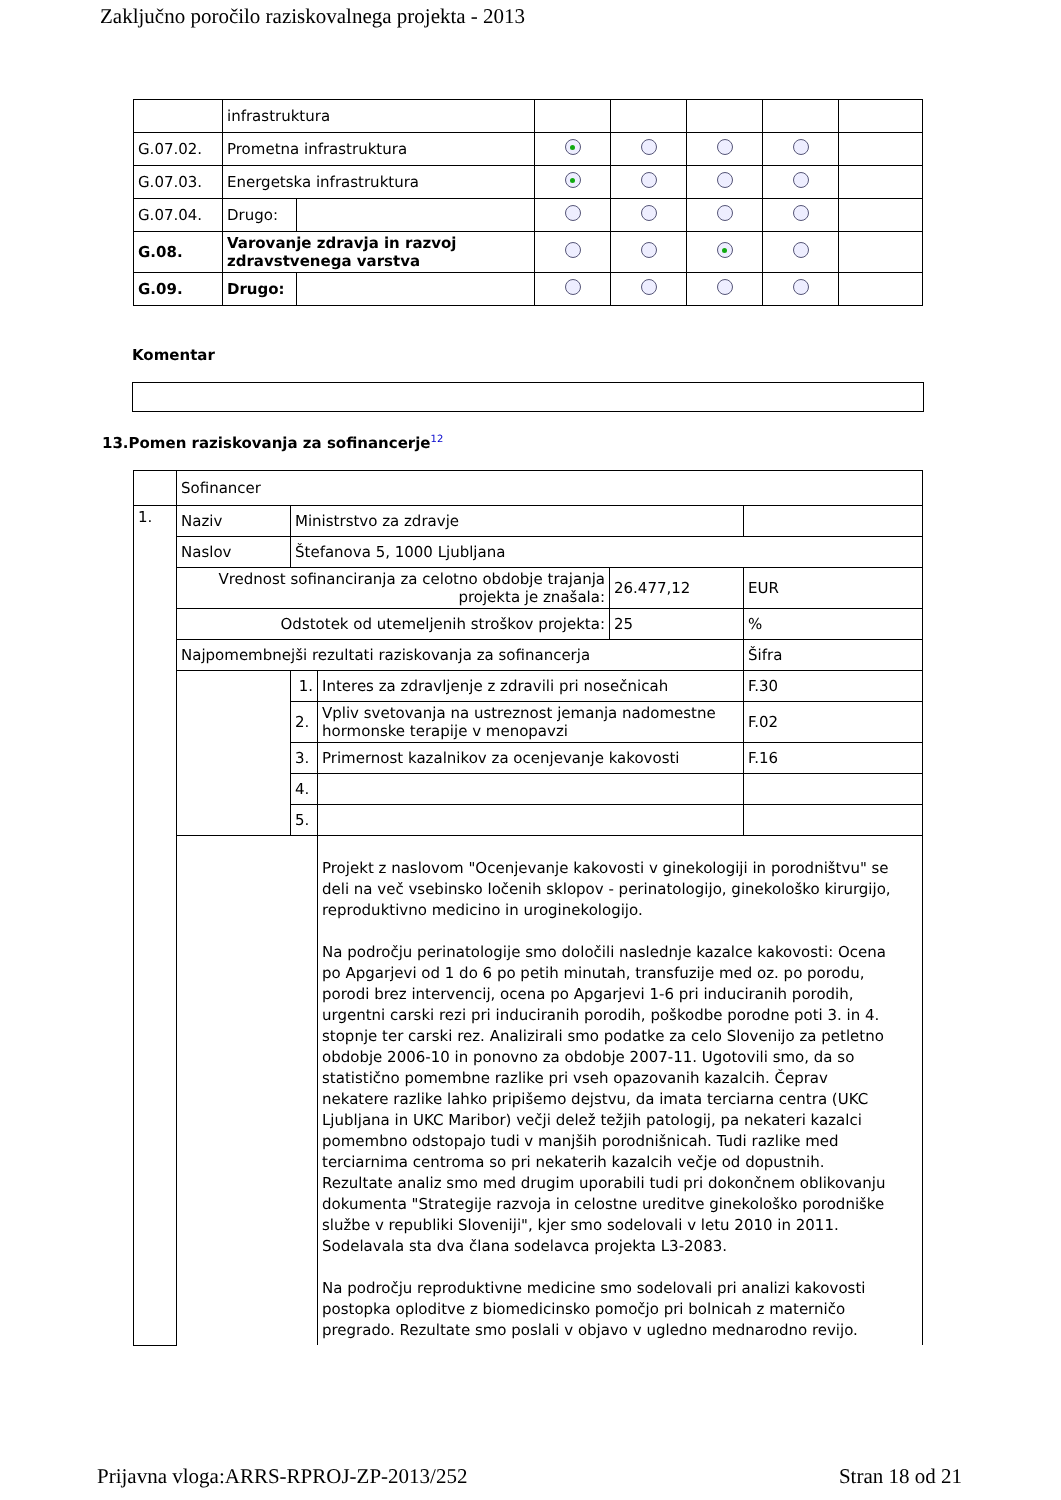Zaključno poročilo raziskovalnega projekta - 2013
| | infrastruktura | | | | | | |
| G.07.02. | Prometna infrastruktura | | | | | | |
| G.07.03. | Energetska infrastruktura | | | | | | |
| G.07.04. | Drugo: | | | | | | |
| G.08. | Varovanje zdravja in razvoj zdravstvenega varstva | | | | | | |
| G.09. | Drugo: | | | | | | |
Komentar
13.Pomen raziskovanja za sofinancerje<sup>12</sup>
| | Sofinancer | | | | |
| 1. | Naziv | Ministrstvo za zdravje | | | |
| | Naslov | Štefanova 5, 1000 Ljubljana | | | |
| | Vrednost sofinanciranja za celotno obdobje trajanja projekta je znašala: | | | 26.477,12 | EUR |
| | Odstotek od utemeljenih stroškov projekta: | | | 25 | % |
| | Najpomembnejši rezultati raziskovanja za sofinancerja | | | | Šifra |
| | | 1. | Interes za zdravljenje z zdravili pri nosečnicah | | F.30 |
| | | 2. | Vpliv svetovanja na ustreznost jemanja nadomestne hormonske terapije v menopavzi | | F.02 |
| | | 3. | Primernost kazalnikov za ocenjevanje kakovosti | | F.16 |
| | | 4. | | | |
| | | 5. | | | |
| | | | Projekt z naslovom "Ocenjevanje kakovosti v ginekologiji in porodništvu" se deli na več vsebinsko ločenih sklopov - perinatologijo, ginekološko kirurgijo, reproduktivno medicino in uroginekologijo. Na področju perinatologije smo določili naslednje kazalce kakovosti: Ocena po Apgarjevi od 1 do 6 po petih minutah, transfuzije med oz. po porodu, porodi brez intervencij, ocena po Apgarjevi 1-6 pri induciranih porodih, urgentni carski rezi pri induciranih porodih, poškodbe porodne poti 3. in 4. stopnje ter carski rez. Analizirali smo podatke za celo Slovenijo za petletno obdobje 2006-10 in ponovno za obdobje 2007-11. Ugotovili smo, da so statistično pomembne razlike pri vseh opazovanih kazalcih. Čeprav nekatere razlike lahko pripišemo dejstvu, da imata terciarna centra (UKC Ljubljana in UKC Maribor) večji delež težjih patologij, pa nekateri kazalci pomembno odstopajo tudi v manjših porodnišnicah. Tudi razlike med terciarnima centroma so pri nekaterih kazalcih večje od dopustnih. Rezultate analiz smo med drugim uporabili tudi pri dokončnem oblikovanju dokumenta "Strategije razvoja in celostne ureditve ginekološko porodniške službe v republiki Sloveniji", kjer smo sodelovali v letu 2010 in 2011. Sodelavala sta dva člana sodelavca projekta L3-2083. Na področju reproduktivne medicine smo sodelovali pri analizi kakovosti postopka oploditve z biomedicinsko pomočjo pri bolnicah z materničo pregrado. Rezultate smo poslali v objavo v ugledno mednarodno revijo. | | |
Prijavna vloga:ARRS-RPROJ-ZP-2013/252 Stran 18 od 21